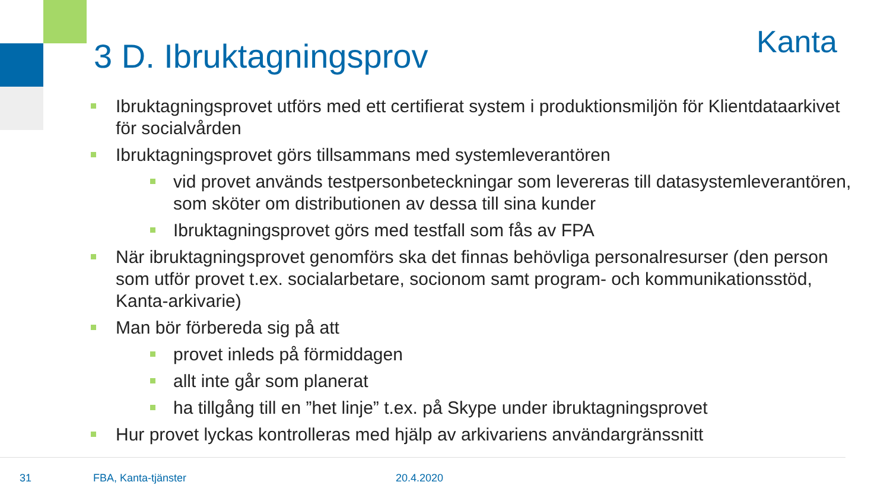3 D. Ibruktagningsprov Kanta
Ibruktagningsprovet utförs med ett certifierat system i produktionsmiljön för Klientdataarkivet för socialvården
Ibruktagningsprovet görs tillsammans med systemleverantören
vid provet används testpersonbeteckningar som levereras till datasystemleverantören, som sköter om distributionen av dessa till sina kunder
Ibruktagningsprovet görs med testfall som fås av FPA
När ibruktagningsprovet genomförs ska det finnas behövliga personalresurser (den person som utför provet t.ex. socialarbetare, socionom samt program- och kommunikationsstöd, Kanta-arkivarie)
Man bör förbereda sig på att
provet inleds på förmiddagen
allt inte går som planerat
ha tillgång till en ”het linje” t.ex. på Skype under ibruktagningsprovet
Hur provet lyckas kontrolleras med hjälp av arkivariens användargränssnitt
31 FBA, Kanta-tjänster 20.4.2020